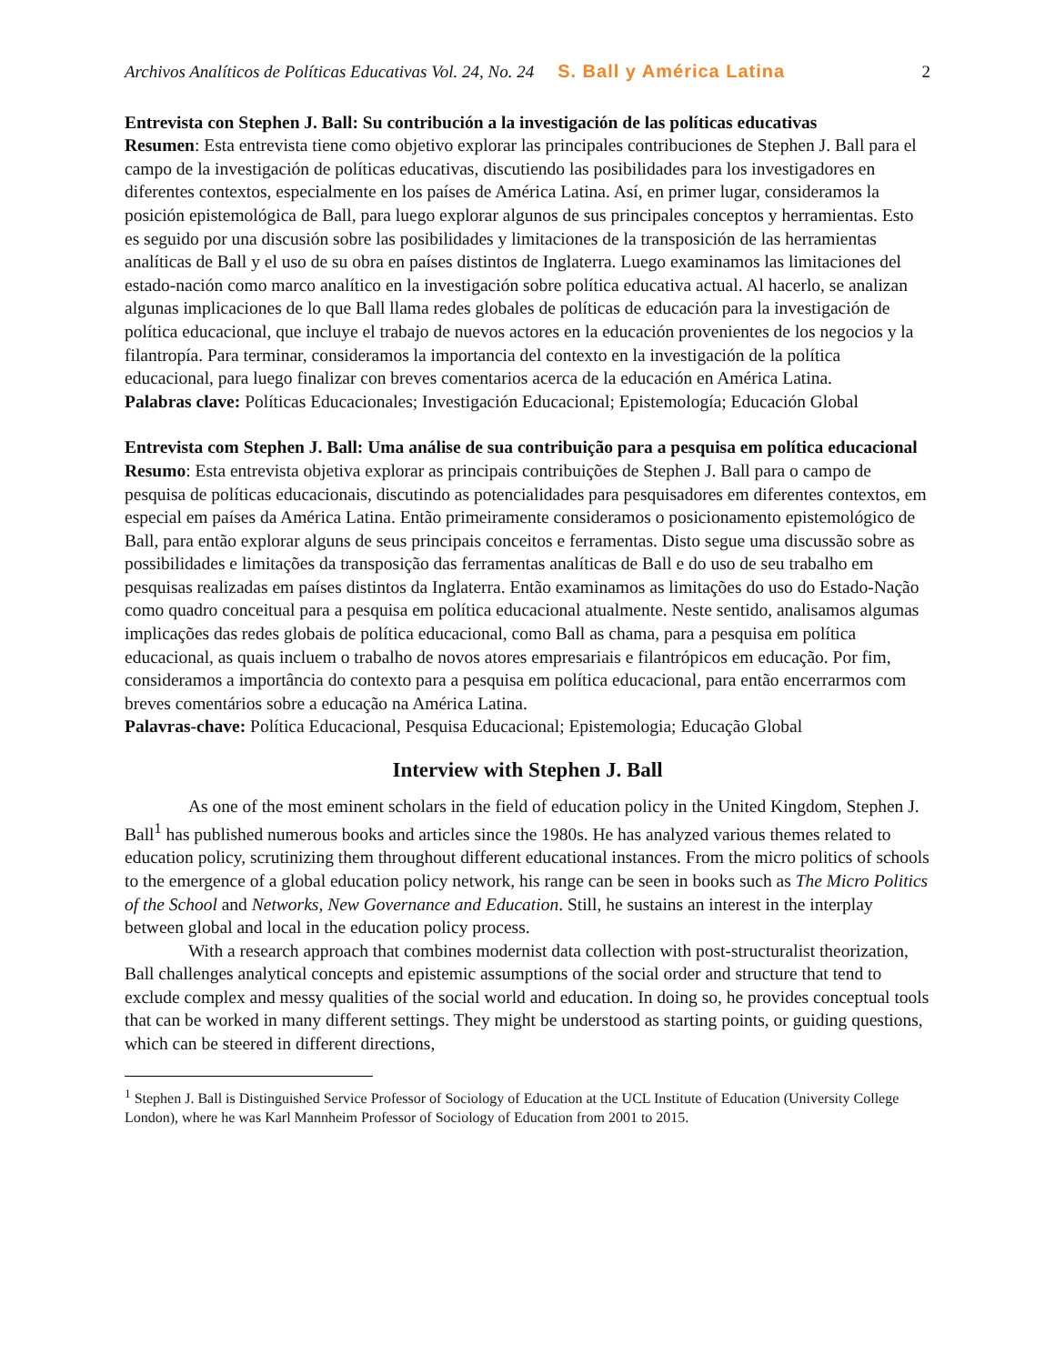Archivos Analíticos de Políticas Educativas Vol. 24, No. 24 S. Ball y América Latina 2
Entrevista con Stephen J. Ball: Su contribución a la investigación de las políticas educativas
Resumen: Esta entrevista tiene como objetivo explorar las principales contribuciones de Stephen J. Ball para el campo de la investigación de políticas educativas, discutiendo las posibilidades para los investigadores en diferentes contextos, especialmente en los países de América Latina. Así, en primer lugar, consideramos la posición epistemológica de Ball, para luego explorar algunos de sus principales conceptos y herramientas. Esto es seguido por una discusión sobre las posibilidades y limitaciones de la transposición de las herramientas analíticas de Ball y el uso de su obra en países distintos de Inglaterra. Luego examinamos las limitaciones del estado-nación como marco analítico en la investigación sobre política educativa actual. Al hacerlo, se analizan algunas implicaciones de lo que Ball llama redes globales de políticas de educación para la investigación de política educacional, que incluye el trabajo de nuevos actores en la educación provenientes de los negocios y la filantropía. Para terminar, consideramos la importancia del contexto en la investigación de la política educacional, para luego finalizar con breves comentarios acerca de la educación en América Latina.
Palabras clave: Políticas Educacionales; Investigación Educacional; Epistemología; Educación Global
Entrevista com Stephen J. Ball: Uma análise de sua contribuição para a pesquisa em política educacional
Resumo: Esta entrevista objetiva explorar as principais contribuições de Stephen J. Ball para o campo de pesquisa de políticas educacionais, discutindo as potencialidades para pesquisadores em diferentes contextos, em especial em países da América Latina. Então primeiramente consideramos o posicionamento epistemológico de Ball, para então explorar alguns de seus principais conceitos e ferramentas. Disto segue uma discussão sobre as possibilidades e limitações da transposição das ferramentas analíticas de Ball e do uso de seu trabalho em pesquisas realizadas em países distintos da Inglaterra. Então examinamos as limitações do uso do Estado-Nação como quadro conceitual para a pesquisa em política educacional atualmente. Neste sentido, analisamos algumas implicações das redes globais de política educacional, como Ball as chama, para a pesquisa em política educacional, as quais incluem o trabalho de novos atores empresariais e filantrópicos em educação. Por fim, consideramos a importância do contexto para a pesquisa em política educacional, para então encerrarmos com breves comentários sobre a educação na América Latina.
Palavras-chave: Política Educacional, Pesquisa Educacional; Epistemologia; Educação Global
Interview with Stephen J. Ball
As one of the most eminent scholars in the field of education policy in the United Kingdom, Stephen J. Ball<sup>1</sup> has published numerous books and articles since the 1980s. He has analyzed various themes related to education policy, scrutinizing them throughout different educational instances. From the micro politics of schools to the emergence of a global education policy network, his range can be seen in books such as The Micro Politics of the School and Networks, New Governance and Education. Still, he sustains an interest in the interplay between global and local in the education policy process.
With a research approach that combines modernist data collection with post-structuralist theorization, Ball challenges analytical concepts and epistemic assumptions of the social order and structure that tend to exclude complex and messy qualities of the social world and education. In doing so, he provides conceptual tools that can be worked in many different settings. They might be understood as starting points, or guiding questions, which can be steered in different directions,
<sup>1</sup> Stephen J. Ball is Distinguished Service Professor of Sociology of Education at the UCL Institute of Education (University College London), where he was Karl Mannheim Professor of Sociology of Education from 2001 to 2015.